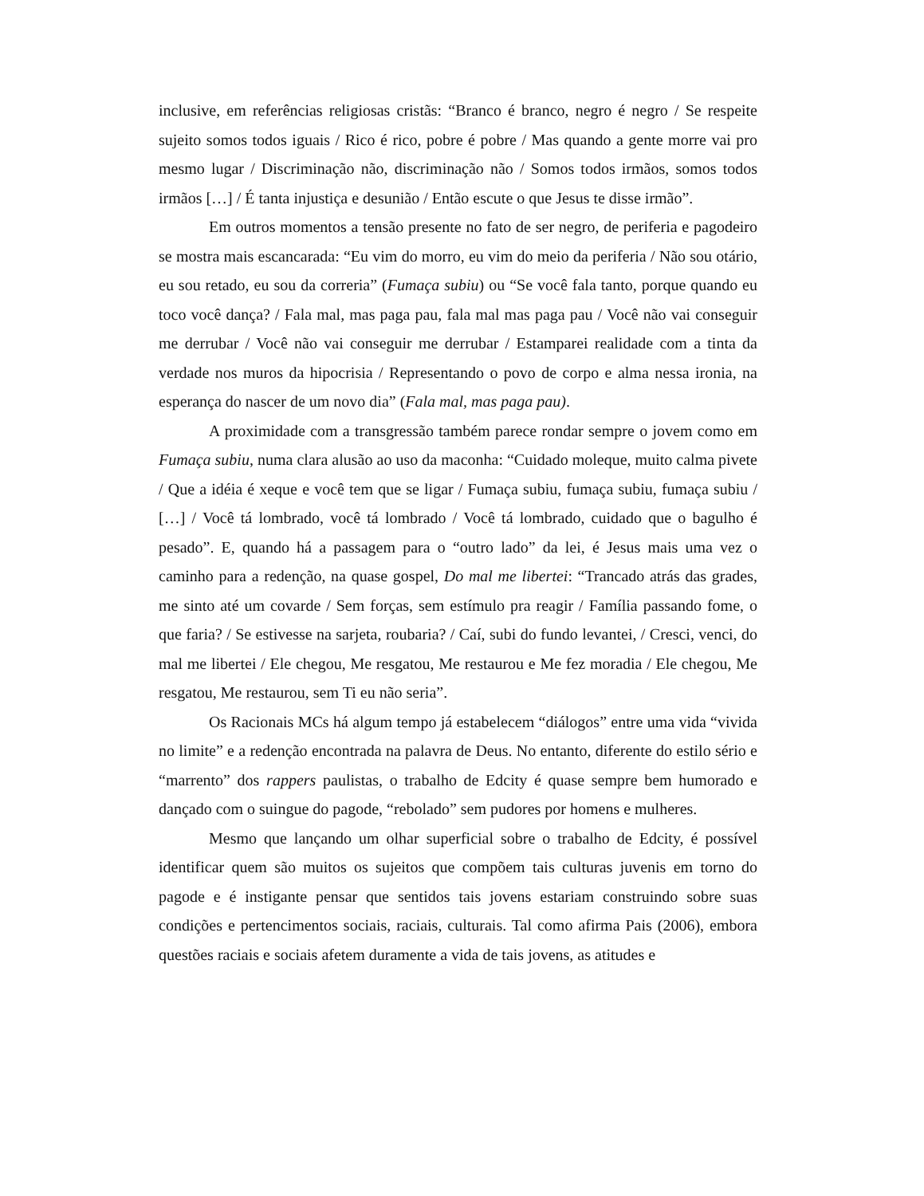inclusive, em referências religiosas cristãs: “Branco é branco, negro é negro / Se respeite sujeito somos todos iguais / Rico é rico, pobre é pobre / Mas quando a gente morre vai pro mesmo lugar / Discriminação não, discriminação não / Somos todos irmãos, somos todos irmãos […] / É tanta injustiça e desunião / Então escute o que Jesus te disse irmão”.
Em outros momentos a tensão presente no fato de ser negro, de periferia e pagodeiro se mostra mais escancarada: “Eu vim do morro, eu vim do meio da periferia / Não sou otário, eu sou retado, eu sou da correria” (Fumaça subiu) ou “Se você fala tanto, porque quando eu toco você dança? / Fala mal, mas paga pau, fala mal mas paga pau / Você não vai conseguir me derrubar / Você não vai conseguir me derrubar / Estamparei realidade com a tinta da verdade nos muros da hipocrisia / Representando o povo de corpo e alma nessa ironia, na esperança do nascer de um novo dia” (Fala mal, mas paga pau).
A proximidade com a transgressão também parece rondar sempre o jovem como em Fumaça subiu, numa clara alusão ao uso da maconha: “Cuidado moleque, muito calma pivete / Que a idéia é xeque e você tem que se ligar / Fumaça subiu, fumaça subiu, fumaça subiu / […] / Você tá lombrado, você tá lombrado / Você tá lombrado, cuidado que o bagulho é pesado”. E, quando há a passagem para o “outro lado” da lei, é Jesus mais uma vez o caminho para a redenção, na quase gospel, Do mal me libertei: “Trancado atrás das grades, me sinto até um covarde / Sem forças, sem estímulo pra reagir / Família passando fome, o que faria? / Se estivesse na sarjeta, roubaria? / Caí, subi do fundo levantei, / Cresci, venci, do mal me libertei / Ele chegou, Me resgatou, Me restaurou e Me fez moradia / Ele chegou, Me resgatou, Me restaurou, sem Ti eu não seria”.
Os Racionais MCs há algum tempo já estabelecem “diálogos” entre uma vida “vivida no limite” e a redenção encontrada na palavra de Deus. No entanto, diferente do estilo sério e “marrento” dos rappers paulistas, o trabalho de Edcity é quase sempre bem humorado e dançado com o suingue do pagode, “rebolado” sem pudores por homens e mulheres.
Mesmo que lançando um olhar superficial sobre o trabalho de Edcity, é possível identificar quem são muitos os sujeitos que compõem tais culturas juvenis em torno do pagode e é instigante pensar que sentidos tais jovens estariam construindo sobre suas condições e pertencimentos sociais, raciais, culturais. Tal como afirma Pais (2006), embora questões raciais e sociais afetem duramente a vida de tais jovens, as atitudes e